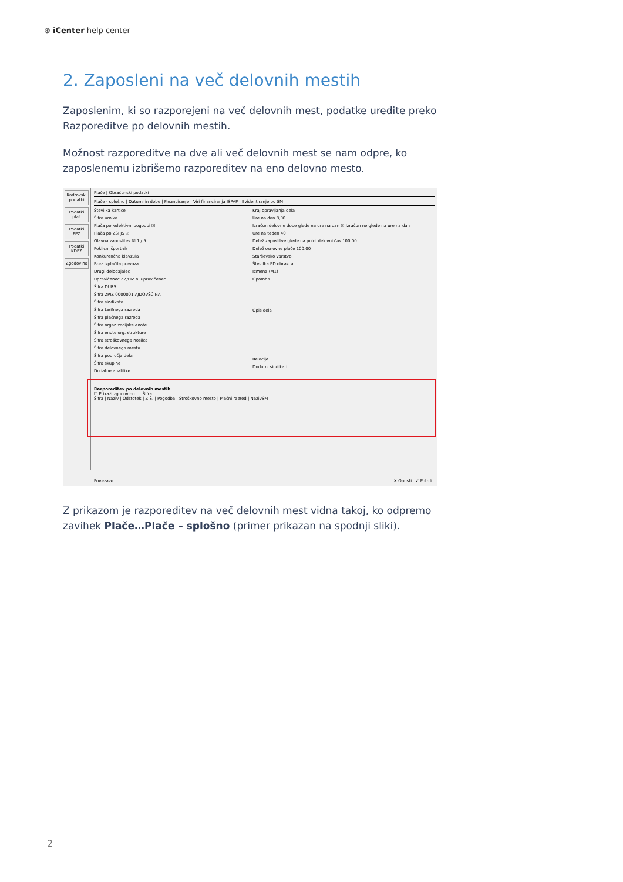⊛ iCenter help center
2. Zaposleni na več delovnih mestih
Zaposlenim, ki so razporejeni na več delovnih mest, podatke uredite preko Razporeditve po delovnih mestih.
Možnost razporeditve na dve ali več delovnih mest se nam odpre, ko zaposlenemu izbrišemo razporeditev na eno delovno mesto.
Kadrovski podatki
Podatki plač
Podatki PPZ
Podatki KDPZ
Zgodovina
Plače | Obračunski podatki
Plače - splošno | Datumi in dobe | Financiranje | Viri financiranja ISPAP | Evidentiranje po SM
Številka kartice
Šifra urnika
Plača po kolektivni pogodbi ☑
Plača po ZSPJS ☑
Glavna zaposlitev ☑ 1 / 5
Poklicni športnik
Konkurenčna klavzula
Brez izplačila prevoza
Drugi delodajalec
Upravičenec ZZ/PIZ ni upravičenec
Šifra DURS
Šifra ZPIZ 0000001 AJDOVŠČINA
Šifra sindikata
Šifra tarifnega razreda
Šifra plačnega razreda
Šifra organizacijske enote
Šifra enote org. strukture
Šifra stroškovnega nosilca
Šifra delovnega mesta
Šifra področja dela
Šifra skupine
Dodatne analitike
Kraj opravljanja dela
Ure na dan 8,00
Izračun delovne dobe glede na ure na dan ☑ Izračun ne glede na ure na dan
Ure na teden 40
Delež zaposlitve glede na polni delovni čas 100,00
Delež osnovne plače 100,00
Starševsko varstvo
Številka PD obrazca
Izmena (M1)
Opomba
Opis dela
Relacije
Dodatni sindikati
Razporeditev po delovnih mestih
☐ Prikaži zgodovino Šifra
Šifra | Naziv | Odstotek | Z.Š. | Pogodba | Stroškovno mesto | Plačni razred | NazivSM
Povezave ... ✕ Opusti ✓ Potrdi
Z prikazom je razporeditev na več delovnih mest vidna takoj, ko odpremo zavihek Plače…Plače – splošno (primer prikazan na spodnji sliki).
2